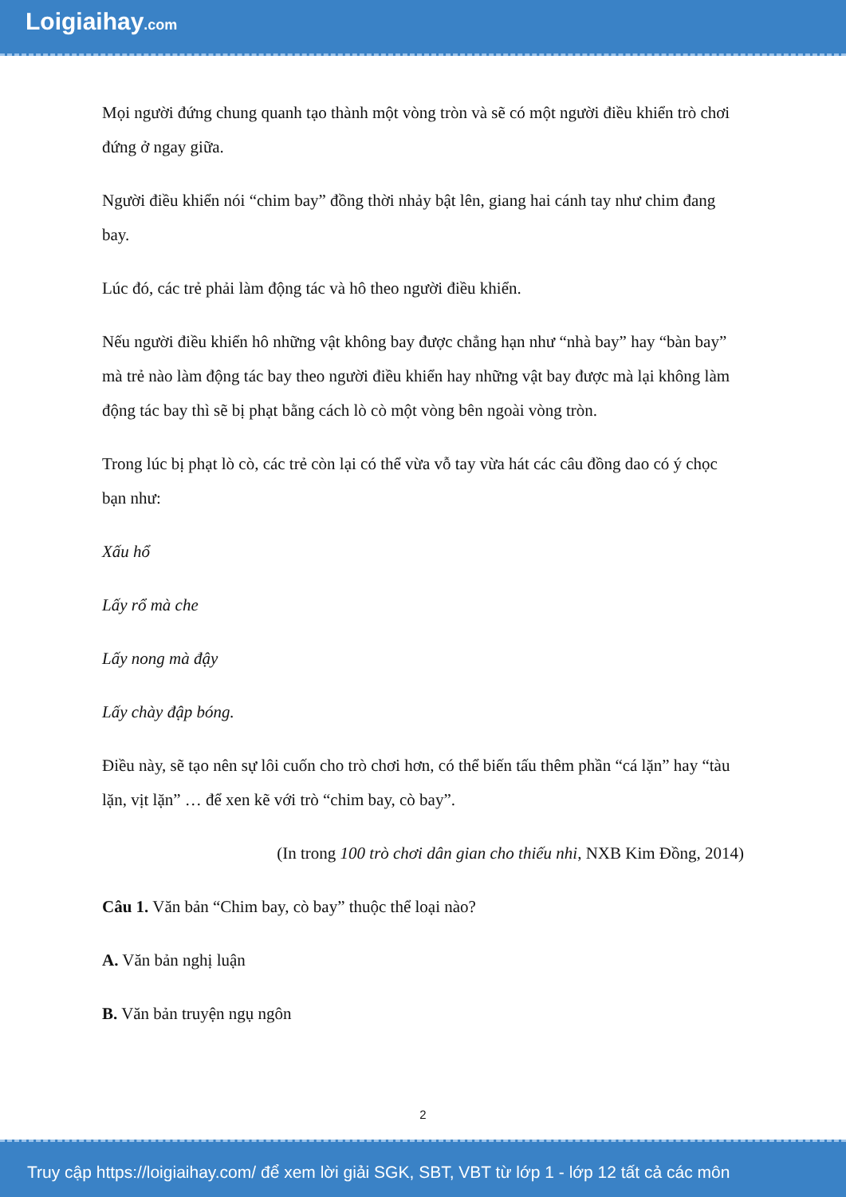Loigiaihay.com
Mọi người đứng chung quanh tạo thành một vòng tròn và sẽ có một người điều khiển trò chơi đứng ở ngay giữa.
Người điều khiển nói “chim bay” đồng thời nhảy bật lên, giang hai cánh tay như chim đang bay.
Lúc đó, các trẻ phải làm động tác và hô theo người điều khiển.
Nếu người điều khiển hô những vật không bay được chẳng hạn như “nhà bay” hay “bàn bay” mà trẻ nào làm động tác bay theo người điều khiển hay những vật bay được mà lại không làm động tác bay thì sẽ bị phạt bằng cách lò cò một vòng bên ngoài vòng tròn.
Trong lúc bị phạt lò cò, các trẻ còn lại có thể vừa vỗ tay vừa hát các câu đồng dao có ý chọc bạn như:
Xấu hổ
Lấy rổ mà che
Lấy nong mà đậy
Lấy chày đập bóng.
Điều này, sẽ tạo nên sự lôi cuốn cho trò chơi hơn, có thể biến tấu thêm phần “cá lặn” hay “tàu lặn, vịt lặn” … để xen kẽ với trò “chim bay, cò bay”.
(In trong 100 trò chơi dân gian cho thiếu nhi, NXB Kim Đồng, 2014)
Câu 1. Văn bản “Chim bay, cò bay” thuộc thể loại nào?
A. Văn bản nghị luận
B. Văn bản truyện ngụ ngôn
2
Truy cập https://loigiaihay.com/ để xem lời giải SGK, SBT, VBT từ lớp 1 - lớp 12 tất cả các môn